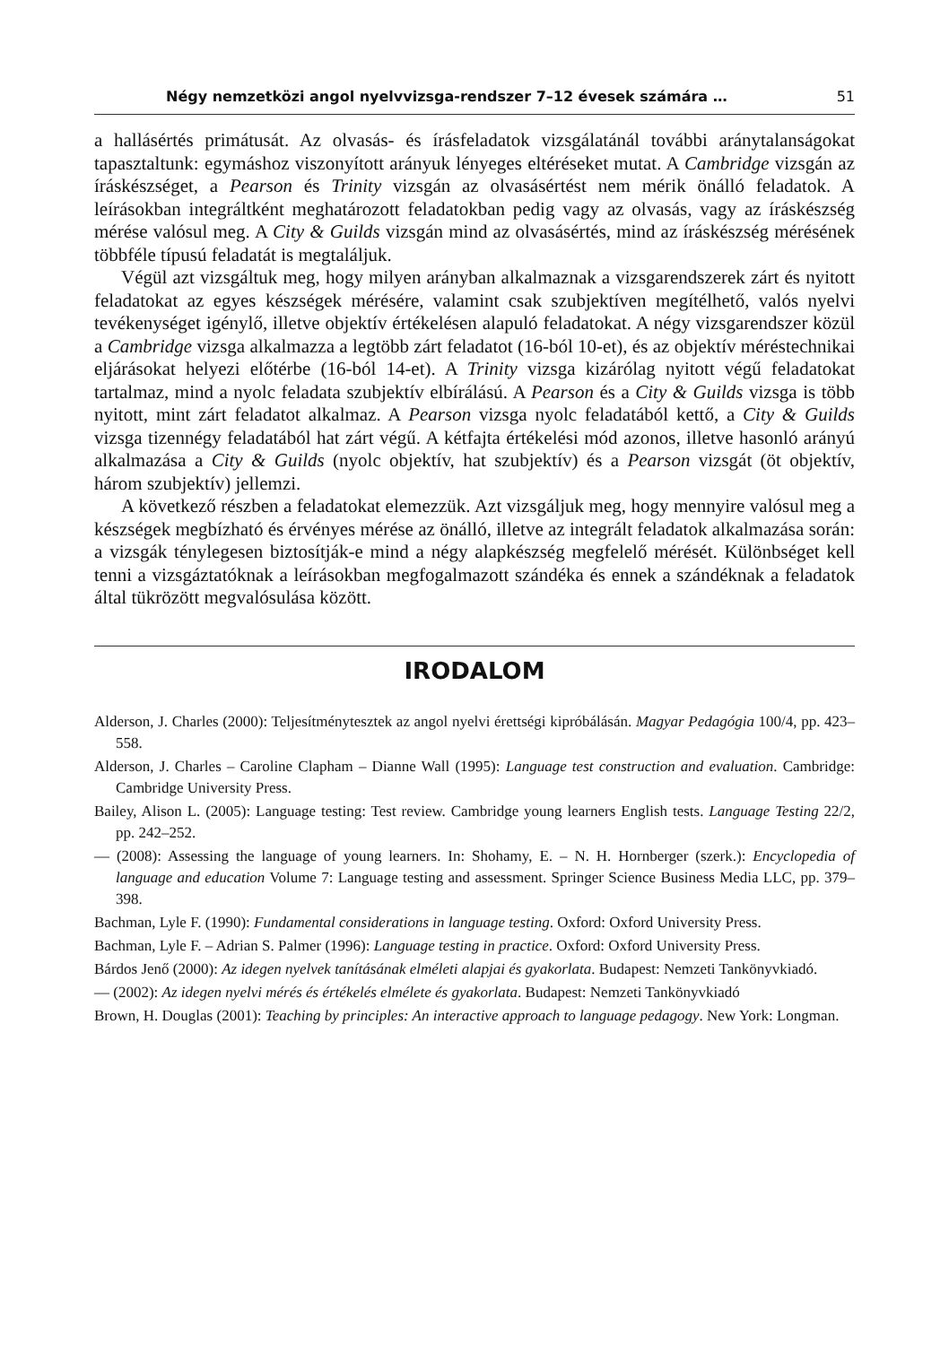Négy nemzetközi angol nyelvvizsga-rendszer 7–12 évesek számára … 51
a hallásértés primátusát. Az olvasás- és írásfeladatok vizsgálatánál további aránytalanságokat tapasztaltunk: egymáshoz viszonyított arányuk lényeges eltéréseket mutat. A Cambridge vizsgán az íráskészséget, a Pearson és Trinity vizsgán az olvasásértést nem mérik önálló feladatok. A leírásokban integráltként meghatározott feladatokban pedig vagy az olvasás, vagy az íráskészség mérése valósul meg. A City & Guilds vizsgán mind az olvasásértés, mind az íráskészség mérésének többféle típusú feladatát is megtaláljuk.
Végül azt vizsgáltuk meg, hogy milyen arányban alkalmaznak a vizsgarendszerek zárt és nyitott feladatokat az egyes készségek mérésére, valamint csak szubjektíven megítélhető, valós nyelvi tevékenységet igénylő, illetve objektív értékelésen alapuló feladatokat. A négy vizsgarendszer közül a Cambridge vizsga alkalmazza a legtöbb zárt feladatot (16-ból 10-et), és az objektív méréstechnikai eljárásokat helyezi előtérbe (16-ból 14-et). A Trinity vizsga kizárólag nyitott végű feladatokat tartalmaz, mind a nyolc feladata szubjektív elbírálású. A Pearson és a City & Guilds vizsga is több nyitott, mint zárt feladatot alkalmaz. A Pearson vizsga nyolc feladatából kettő, a City & Guilds vizsga tizennégy feladatából hat zárt végű. A kétfajta értékelési mód azonos, illetve hasonló arányú alkalmazása a City & Guilds (nyolc objektív, hat szubjektív) és a Pearson vizsgát (öt objektív, három szubjektív) jellemzi.
A következő részben a feladatokat elemezzük. Azt vizsgáljuk meg, hogy mennyire valósul meg a készségek megbízható és érvényes mérése az önálló, illetve az integrált feladatok alkalmazása során: a vizsgák ténylegesen biztosítják-e mind a négy alapkészség megfelelő mérését. Különbséget kell tenni a vizsgáztatóknak a leírásokban megfogalmazott szándéka és ennek a szándéknak a feladatok által tükrözött megvalósulása között.
IRODALOM
Alderson, J. Charles (2000): Teljesítménytesztek az angol nyelvi érettségi kipróbálásán. Magyar Pedagógia 100/4, pp. 423–558.
Alderson, J. Charles – Caroline Clapham – Dianne Wall (1995): Language test construction and evaluation. Cambridge: Cambridge University Press.
Bailey, Alison L. (2005): Language testing: Test review. Cambridge young learners English tests. Language Testing 22/2, pp. 242–252.
— (2008): Assessing the language of young learners. In: Shohamy, E. – N. H. Hornberger (szerk.): Encyclopedia of language and education Volume 7: Language testing and assessment. Springer Science Business Media LLC, pp. 379–398.
Bachman, Lyle F. (1990): Fundamental considerations in language testing. Oxford: Oxford University Press.
Bachman, Lyle F. – Adrian S. Palmer (1996): Language testing in practice. Oxford: Oxford University Press.
Bárdos Jenő (2000): Az idegen nyelvek tanításának elméleti alapjai és gyakorlata. Budapest: Nemzeti Tankönyvkiadó.
— (2002): Az idegen nyelvi mérés és értékelés elmélete és gyakorlata. Budapest: Nemzeti Tankönyvkiadó
Brown, H. Douglas (2001): Teaching by principles: An interactive approach to language pedagogy. New York: Longman.